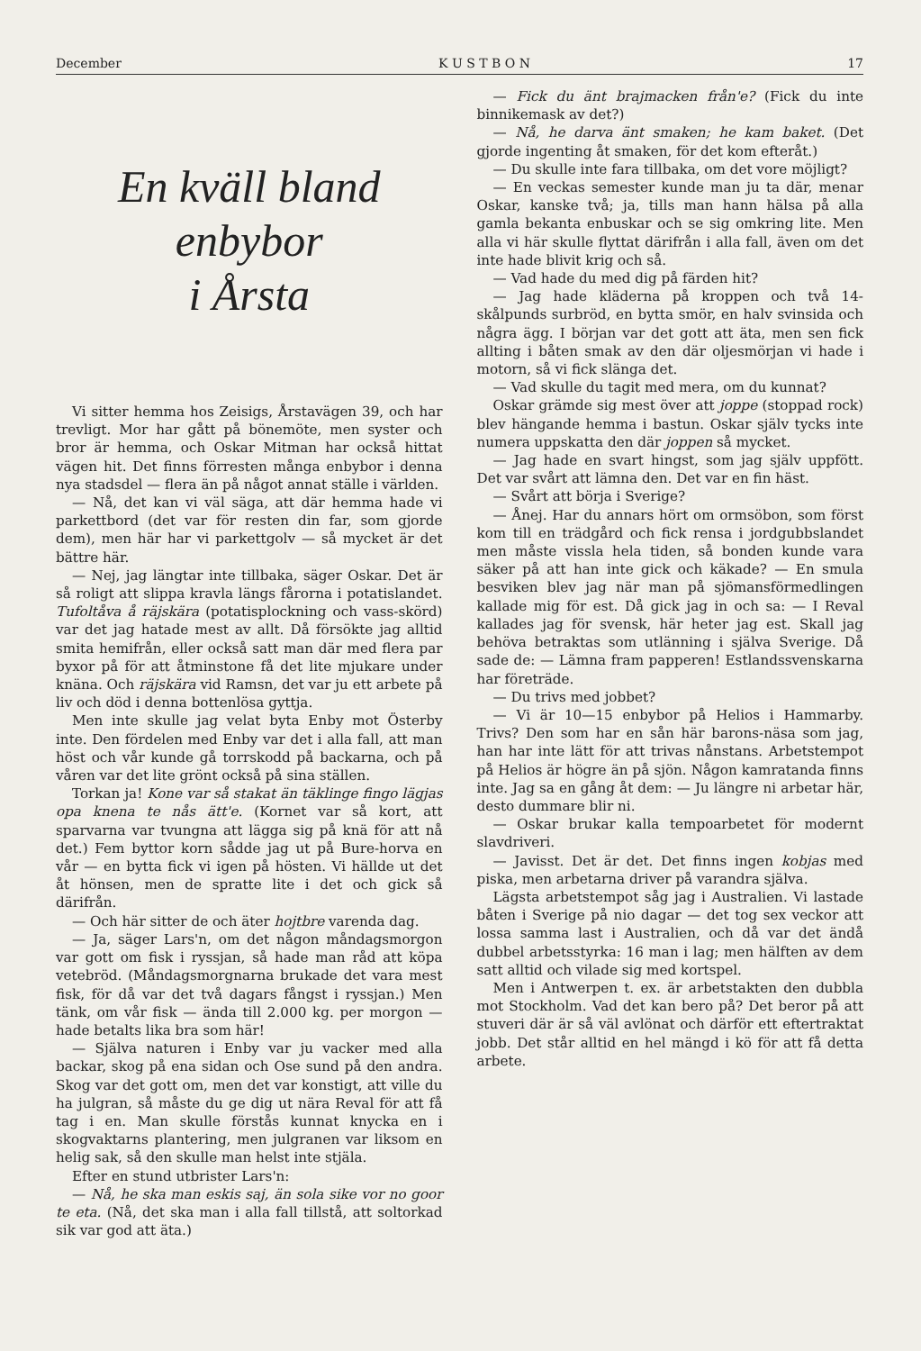December K U S T B O N 17
En kväll bland enbybor
i Årsta
Vi sitter hemma hos Zeisigs, Årstavägen 39, och har trevligt. Mor har gått på bönemöte, men syster och bror är hemma, och Oskar Mitman har också hittat vägen hit. Det finns förresten många enbybor i denna nya stadsdel — flera än på något annat ställe i världen.
— Nå, det kan vi väl säga, att där hemma hade vi parkettbord (det var för resten din far, som gjorde dem), men här har vi parkettgolv — så mycket är det bättre här.
— Nej, jag längtar inte tillbaka, säger Oskar. Det är så roligt att slippa kravla längs fårorna i potatislandet. Tufoltåva å räjskära (potatisplockning och vass-skörd) var det jag hatade mest av allt. Då försökte jag alltid smita hemifrån, eller också satt man där med flera par byxor på för att åtminstone få det lite mjukare under knäna. Och räjskära vid Ramsn, det var ju ett arbete på liv och död i denna bottenlösa gyttja.
Men inte skulle jag velat byta Enby mot Österby inte. Den fördelen med Enby var det i alla fall, att man höst och vår kunde gå torrskodd på backarna, och på våren var det lite grönt också på sina ställen.
Torkan ja! Kone var så stakat än täklinge fingo lägjas opa knena te nås ätt'e. (Kornet var så kort, att sparvarna var tvungna att lägga sig på knä för att nå det.) Fem byttor korn sådde jag ut på Bure-horva en vår — en bytta fick vi igen på hösten. Vi hällde ut det åt hönsen, men de spratte lite i det och gick så därifrån.
— Och här sitter de och äter hojtbre varenda dag.
— Ja, säger Lars'n, om det någon måndagsmorgon var gott om fisk i ryssjan, så hade man råd att köpa vetebröd. (Måndagsmorgnarna brukade det vara mest fisk, för då var det två dagars fångst i ryssjan.) Men tänk, om vår fisk — ända till 2.000 kg. per morgon — hade betalts lika bra som här!
— Själva naturen i Enby var ju vacker med alla backar, skog på ena sidan och Ose sund på den andra. Skog var det gott om, men det var konstigt, att ville du ha julgran, så måste du ge dig ut nära Reval för att få tag i en. Man skulle förstås kunnat knycka en i skogvaktarns plantering, men julgranen var liksom en helig sak, så den skulle man helst inte stjäla.
Efter en stund utbrister Lars'n:
— Nå, he ska man eskis saj, än sola sike vor no goor te eta. (Nå, det ska man i alla fall tillstå, att soltorkad sik var god att äta.)
— Fick du änt brajmacken från'e? (Fick du inte binnikemask av det?)
— Nå, he darva änt smaken; he kam baket. (Det gjorde ingenting åt smaken, för det kom efteråt.)
— Du skulle inte fara tillbaka, om det vore möjligt?
— En veckas semester kunde man ju ta där, menar Oskar, kanske två; ja, tills man hann hälsa på alla gamla bekanta enbuskar och se sig omkring lite. Men alla vi här skulle flyttat därifrån i alla fall, även om det inte hade blivit krig och så.
— Vad hade du med dig på färden hit?
— Jag hade kläderna på kroppen och två 14-skålpunds surbröd, en bytta smör, en halv svinsida och några ägg. I början var det gott att äta, men sen fick allting i båten smak av den där oljesmörjan vi hade i motorn, så vi fick slänga det.
— Vad skulle du tagit med mera, om du kunnat?
Oskar grämde sig mest över att joppe (stoppad rock) blev hängande hemma i bastun. Oskar själv tycks inte numera uppskatta den där joppen så mycket.
— Jag hade en svart hingst, som jag själv uppfött. Det var svårt att lämna den. Det var en fin häst.
— Svårt att börja i Sverige?
— Ånej. Har du annars hört om ormsöbon, som först kom till en trädgård och fick rensa i jordgubbslandet men måste vissla hela tiden, så bonden kunde vara säker på att han inte gick och käkade? — En smula besviken blev jag när man på sjömansförmedlingen kallade mig för est. Då gick jag in och sa: — I Reval kallades jag för svensk, här heter jag est. Skall jag behöva betraktas som utlänning i själva Sverige. Då sade de: — Lämna fram papperen! Estlandssvenskarna har företräde.
— Du trivs med jobbet?
— Vi är 10—15 enbybor på Helios i Hammarby. Trivs? Den som har en sån här barons-näsa som jag, han har inte lätt för att trivas nånstans. Arbetstempot på Helios är högre än på sjön. Någon kamratanda finns inte. Jag sa en gång åt dem: — Ju längre ni arbetar här, desto dummare blir ni.
— Oskar brukar kalla tempoarbetet för modernt slavdriveri.
— Javisst. Det är det. Det finns ingen kobjas med piska, men arbetarna driver på varandra själva.
Lägsta arbetstempot såg jag i Australien. Vi lastade båten i Sverige på nio dagar — det tog sex veckor att lossa samma last i Australien, och då var det ändå dubbel arbetsstyrka: 16 man i lag; men hälften av dem satt alltid och vilade sig med kortspel.
Men i Antwerpen t. ex. är arbetstakten den dubbla mot Stockholm. Vad det kan bero på? Det beror på att stuveri där är så väl avlönat och därför ett eftertraktat jobb. Det står alltid en hel mängd i kö för att få detta arbete.